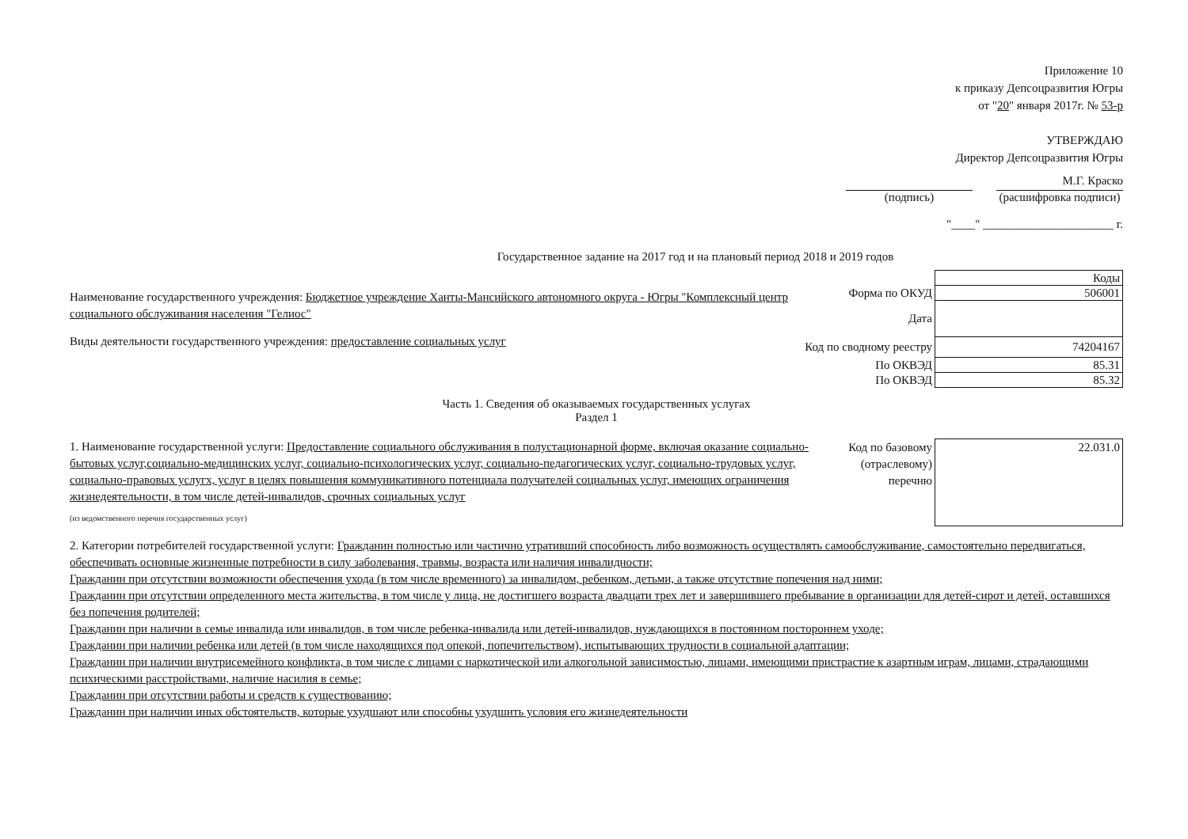Приложение 10
к приказу Депсоцразвития Югры
от "20" января 2017г. № 53-р
УТВЕРЖДАЮ
Директор Депсоцразвития Югры
(подпись)
М.Г. Краско
(расшифровка подписи)
"____" ______________________ г.
Государственное задание на 2017 год и на плановый период 2018 и 2019 годов
Наименование государственного учреждения: Бюджетное учреждение Ханты-Мансийского автономного округа - Югры "Комплексный центр социального обслуживания населения "Гелиос"
Виды деятельности государственного учреждения: предоставление социальных услуг
| | Коды |
| Форма по ОКУД | 506001 |
| Дата | |
| Код по сводному реестру | 74204167 |
| По ОКВЭД | 85.31 |
| По ОКВЭД | 85.32 |
Часть 1. Сведения об оказываемых государственных услугах
Раздел 1
1. Наименование государственной услуги: Предоставление социального обслуживания в полустационарной форме, включая оказание социально-бытовых услуг,социально-медицинских услуг, социально-психологических услуг, социально-педагогических услуг, социально-трудовых услуг, социально-правовых услугх, услуг в целях повышения коммуникативного потенциала получателей социальных услуг, имеющих ограничения жизнедеятельности, в том числе детей-инвалидов, срочных социальных услуг
(из ведомственного перечня государственных услуг)
| Код по базовому (отраслевому) перечню | 22.031.0 |
2. Категории потребителей государственной услуги: Гражданин полностью или частично утративший способность либо возможность осуществлять самообслуживание, самостоятельно передвигаться, обеспечивать основные жизненные потребности в силу заболевания, травмы, возраста или наличия инвалидности;
Гражданин при отсутствии возможности обеспечения ухода (в том числе временного) за инвалидом, ребенком, детьми, а также отсутствие попечения над ними;
Гражданин при отсутствии определенного места жительства, в том числе у лица, не достигшего возраста двадцати трех лет и завершившего пребывание в организации для детей-сирот и детей, оставшихся без попечения родителей;
Гражданин при наличии в семье инвалида или инвалидов, в том числе ребенка-инвалида или детей-инвалидов, нуждающихся в постоянном постороннем уходе;
Гражданин при наличии ребенка или детей (в том числе находящихся под опекой, попечительством), испытывающих трудности в социальной адаптации;
Гражданин при наличии внутрисемейного конфликта, в том числе с лицами с наркотической или алкогольной зависимостью, лицами, имеющими пристрастие к азартным играм, лицами, страдающими психическими расстройствами, наличие насилия в семье;
Гражданин при отсутствии работы и средств к существованию;
Гражданин при наличии иных обстоятельств, которые ухудшают или способны ухудшить условия его жизнедеятельности